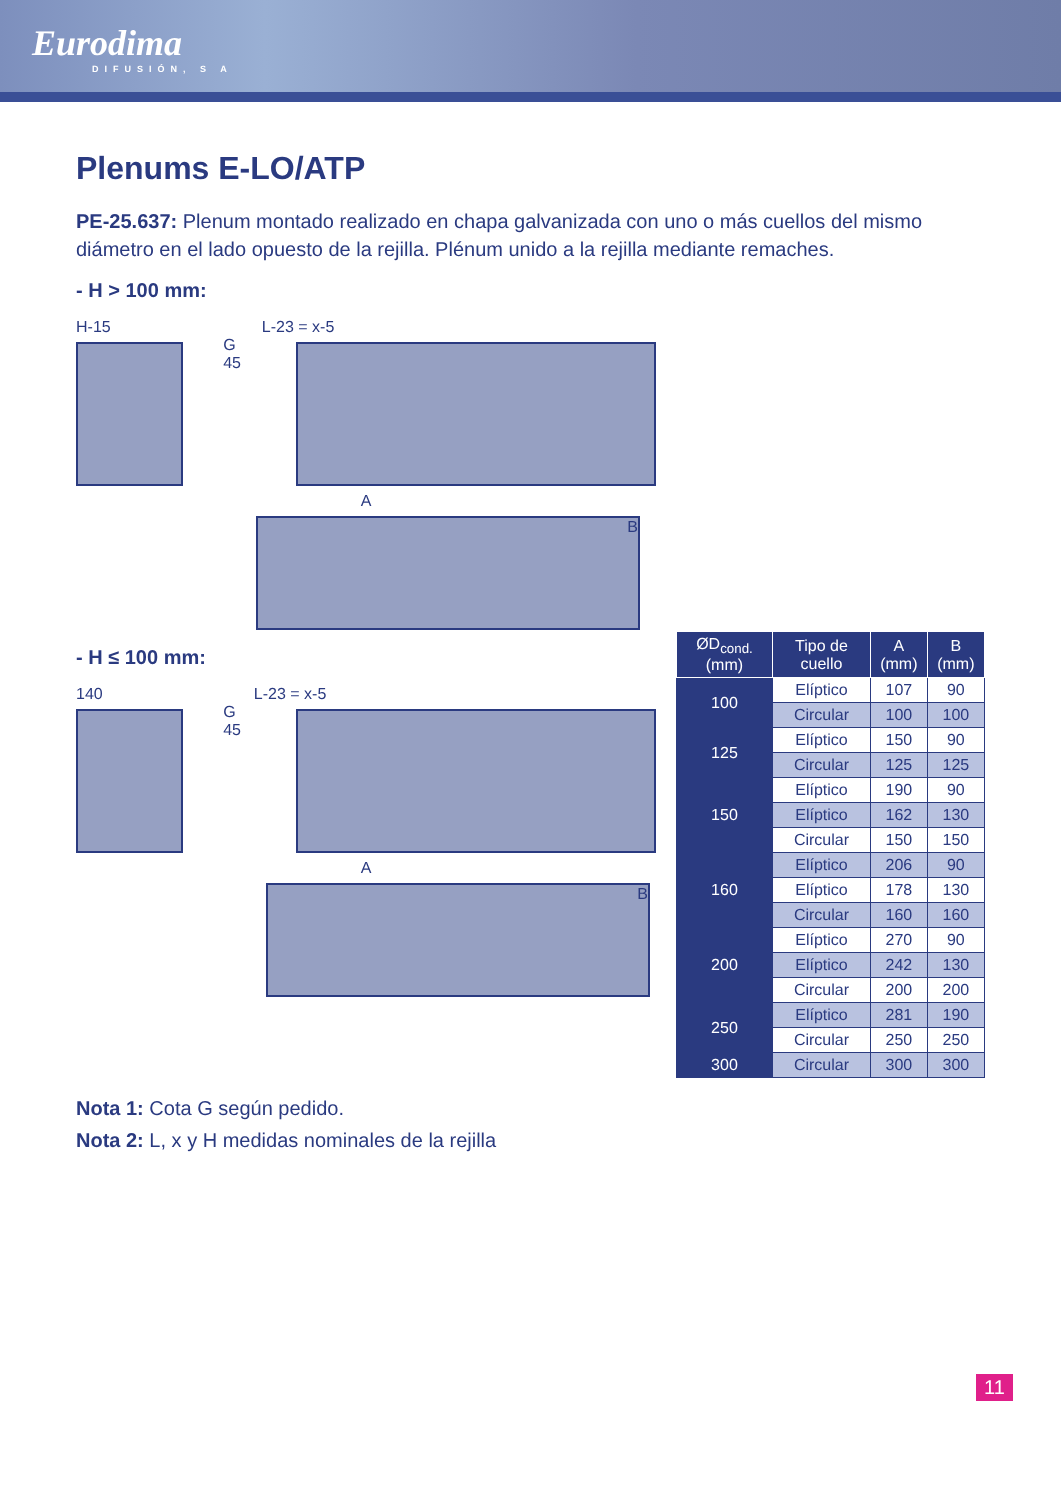Eurodima
DIFUSIÓN, S A
Plenums E-LO/ATP
PE-25.637: Plenum montado realizado en chapa galvanizada con uno o más cuellos del mismo diámetro en el lado opuesto de la rejilla. Plénum unido a la rejilla mediante remaches.
- H > 100 mm:
H-15 L-23 = x-5
G 45
A
B
- H ≤ 100 mm:
140 L-23 = x-5
G 45
A
B
| ØD<sub>cond.</sub> (mm) | Tipo de cuello | A (mm) | B (mm) |
| --- | --- | --- | --- |
| 100 | Elíptico | 107 | 90 |
| | Circular | 100 | 100 |
| 125 | Elíptico | 150 | 90 |
| | Circular | 125 | 125 |
| 150 | Elíptico | 190 | 90 |
| | Elíptico | 162 | 130 |
| | Circular | 150 | 150 |
| 160 | Elíptico | 206 | 90 |
| | Elíptico | 178 | 130 |
| | Circular | 160 | 160 |
| 200 | Elíptico | 270 | 90 |
| | Elíptico | 242 | 130 |
| | Circular | 200 | 200 |
| 250 | Elíptico | 281 | 190 |
| | Circular | 250 | 250 |
| 300 | Circular | 300 | 300 |
Nota 1: Cota G según pedido.
Nota 2: L, x y H medidas nominales de la rejilla
11